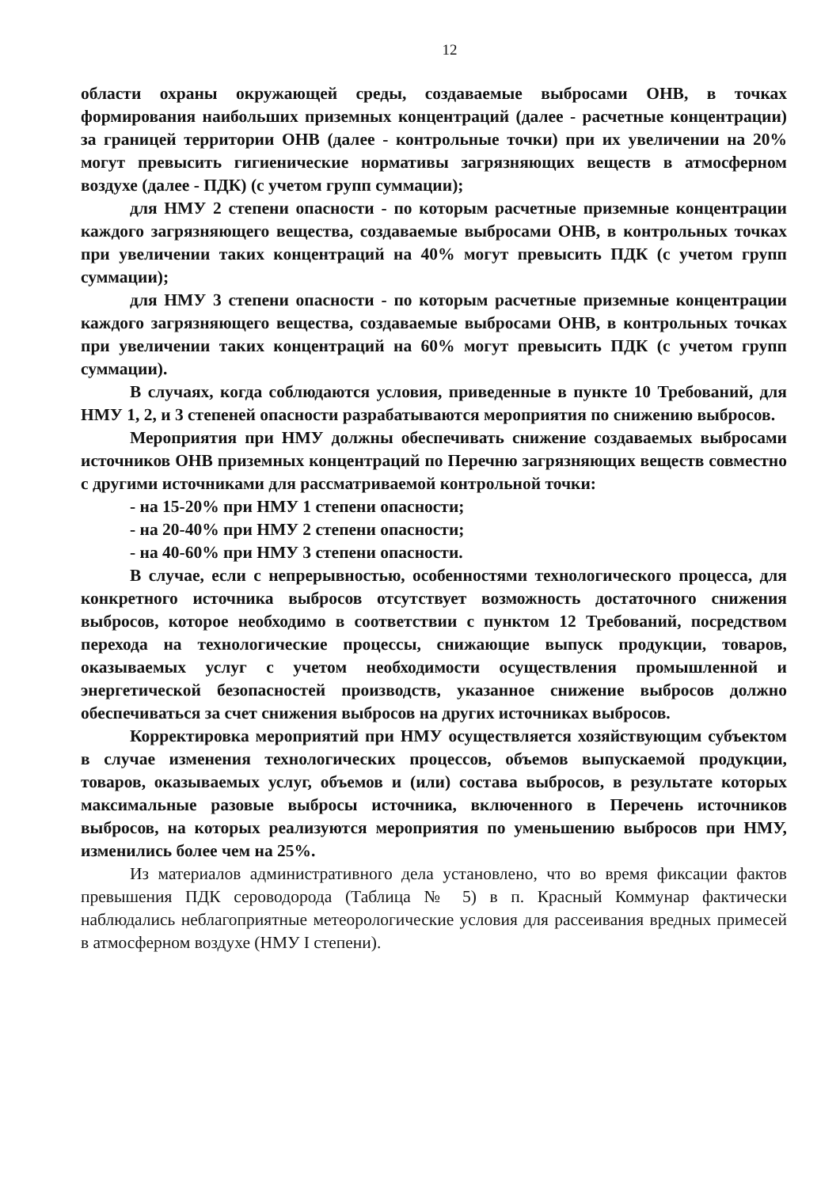12
области охраны окружающей среды, создаваемые выбросами ОНВ, в точках формирования наибольших приземных концентраций (далее - расчетные концентрации) за границей территории ОНВ (далее - контрольные точки) при их увеличении на 20% могут превысить гигиенические нормативы загрязняющих веществ в атмосферном воздухе (далее - ПДК) (с учетом групп суммации);
для НМУ 2 степени опасности - по которым расчетные приземные концентрации каждого загрязняющего вещества, создаваемые выбросами ОНВ, в контрольных точках при увеличении таких концентраций на 40% могут превысить ПДК (с учетом групп суммации);
для НМУ 3 степени опасности - по которым расчетные приземные концентрации каждого загрязняющего вещества, создаваемые выбросами ОНВ, в контрольных точках при увеличении таких концентраций на 60% могут превысить ПДК (с учетом групп суммации).
В случаях, когда соблюдаются условия, приведенные в пункте 10 Требований, для НМУ 1, 2, и 3 степеней опасности разрабатываются мероприятия по снижению выбросов.
Мероприятия при НМУ должны обеспечивать снижение создаваемых выбросами источников ОНВ приземных концентраций по Перечню загрязняющих веществ совместно с другими источниками для рассматриваемой контрольной точки:
- на 15-20% при НМУ 1 степени опасности;
- на 20-40% при НМУ 2 степени опасности;
- на 40-60% при НМУ 3 степени опасности.
В случае, если с непрерывностью, особенностями технологического процесса, для конкретного источника выбросов отсутствует возможность достаточного снижения выбросов, которое необходимо в соответствии с пунктом 12 Требований, посредством перехода на технологические процессы, снижающие выпуск продукции, товаров, оказываемых услуг с учетом необходимости осуществления промышленной и энергетической безопасностей производств, указанное снижение выбросов должно обеспечиваться за счет снижения выбросов на других источниках выбросов.
Корректировка мероприятий при НМУ осуществляется хозяйствующим субъектом в случае изменения технологических процессов, объемов выпускаемой продукции, товаров, оказываемых услуг, объемов и (или) состава выбросов, в результате которых максимальные разовые выбросы источника, включенного в Перечень источников выбросов, на которых реализуются мероприятия по уменьшению выбросов при НМУ, изменились более чем на 25%.
Из материалов административного дела установлено, что во время фиксации фактов превышения ПДК сероводорода (Таблица № 5) в п. Красный Коммунар фактически наблюдались неблагоприятные метеорологические условия для рассеивания вредных примесей в атмосферном воздухе (НМУ I степени).